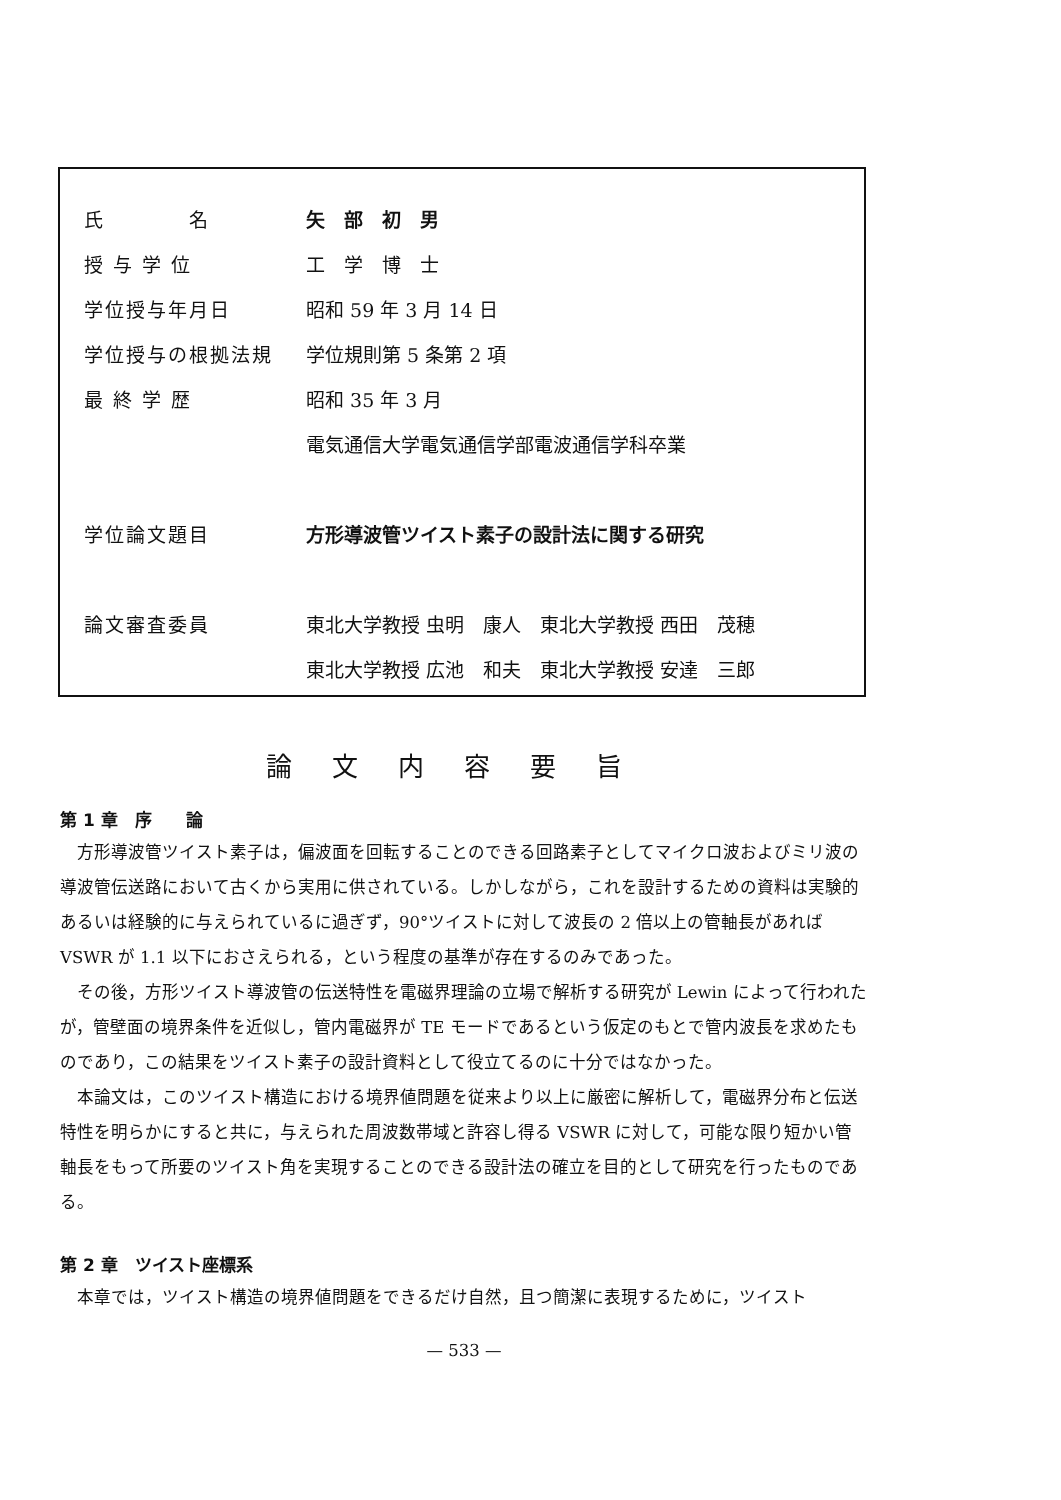| 氏 名 | 矢 部 初 男 |
| 授 与 学 位 | 工 学 博 士 |
| 学位授与年月日 | 昭和 59 年 3 月 14 日 |
| 学位授与の根拠法規 | 学位規則第 5 条第 2 項 |
| 最 終 学 歴 | 昭和 35 年 3 月 |
| | 電気通信大学電気通信学部電波通信学科卒業 |
| 学位論文題目 | 方形導波管ツイスト素子の設計法に関する研究 |
| 論文審査委員 | 東北大学教授 虫明 康人 東北大学教授 西田 茂穂 |
| | 東北大学教授 広池 和夫 東北大学教授 安達 三郎 |
論文内容要旨
第 1 章　序　　論
方形導波管ツイスト素子は，偏波面を回転することのできる回路素子としてマイクロ波およびミリ波の導波管伝送路において古くから実用に供されている。しかしながら，これを設計するための資料は実験的あるいは経験的に与えられているに過ぎず，90°ツイストに対して波長の 2 倍以上の管軸長があれば VSWR が 1.1 以下におさえられる，という程度の基準が存在するのみであった。
その後，方形ツイスト導波管の伝送特性を電磁界理論の立場で解析する研究が Lewin によって行われたが，管壁面の境界条件を近似し，管内電磁界が TE モードであるという仮定のもとで管内波長を求めたものであり，この結果をツイスト素子の設計資料として役立てるのに十分ではなかった。
本論文は，このツイスト構造における境界値問題を従来より以上に厳密に解析して，電磁界分布と伝送特性を明らかにすると共に，与えられた周波数帯域と許容し得る VSWR に対して，可能な限り短かい管軸長をもって所要のツイスト角を実現することのできる設計法の確立を目的として研究を行ったものである。
第 2 章　ツイスト座標系
本章では，ツイスト構造の境界値問題をできるだけ自然，且つ簡潔に表現するために，ツイスト
— 533 —